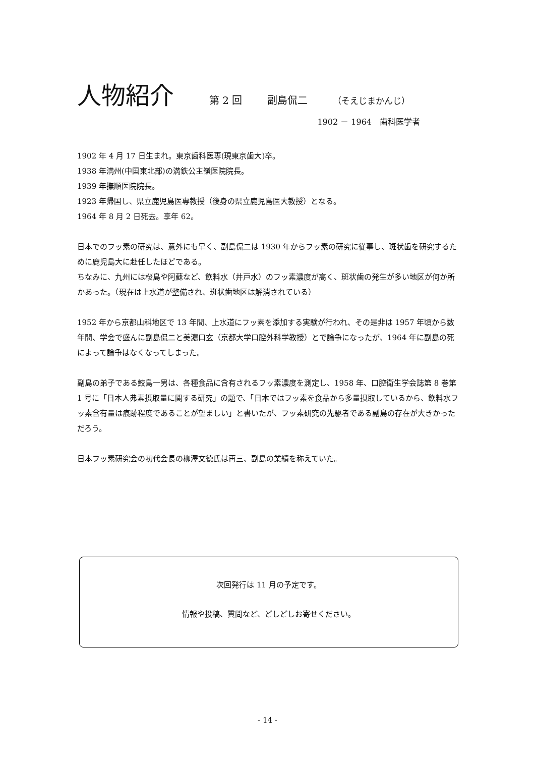人物紹介
第 2 回 副島侃二 （そえじまかんじ）
1902 － 1964　歯科医学者
1902 年 4 月 17 日生まれ。東京歯科医専(現東京歯大)卒。
1938 年満州(中国東北部)の満鉄公主嶺医院院長。
1939 年撫順医院院長。
1923 年帰国し、県立鹿児島医専教授（後身の県立鹿児島医大教授）となる。
1964 年 8 月 2 日死去。享年 62。
日本でのフッ素の研究は、意外にも早く、副島侃二は 1930 年からフッ素の研究に従事し、斑状歯を研究するために鹿児島大に赴任したほどである。
ちなみに、九州には桜島や阿蘇など、飲料水（井戸水）のフッ素濃度が高く、斑状歯の発生が多い地区が何か所かあった。（現在は上水道が整備され、斑状歯地区は解消されている）
1952 年から京都山科地区で 13 年間、上水道にフッ素を添加する実験が行われ、その是非は 1957 年頃から数年間、学会で盛んに副島侃二と美濃口玄（京都大学口腔外科学教授）とで論争になったが、1964 年に副島の死によって論争はなくなってしまった。
副島の弟子である鮫島一男は、各種食品に含有されるフッ素濃度を測定し、1958 年、口腔衛生学会誌第 8 巻第 1 号に「日本人弗素摂取量に関する研究」の題で、「日本ではフッ素を食品から多量摂取しているから、飲料水フッ素含有量は痕跡程度であることが望ましい」と書いたが、フッ素研究の先駆者である副島の存在が大きかっただろう。
日本フッ素研究会の初代会長の柳澤文徳氏は再三、副島の業績を称えていた。
次回発行は 11 月の予定です。
情報や投稿、質問など、どしどしお寄せください。
- 14 -